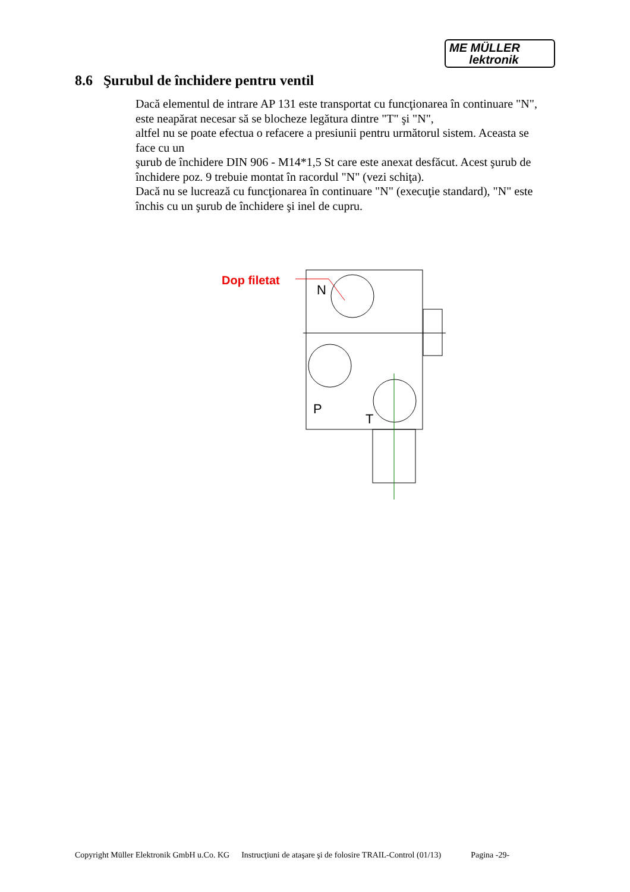ME MÜLLER
lektronik
8.6 Şurubul de închidere pentru ventil
Dacă elementul de intrare AP 131 este transportat cu funcţionarea în continuare "N",
este neapărat necesar să se blocheze legătura dintre "T" şi "N",
altfel nu se poate efectua o refacere a presiunii pentru următorul sistem. Aceasta se face cu un
şurub de închidere DIN 906 - M14*1,5 St care este anexat desfăcut. Acest şurub de închidere poz. 9 trebuie montat în racordul "N" (vezi schiţa).
Dacă nu se lucrează cu funcţionarea în continuare "N" (execuţie standard), "N" este închis cu un şurub de închidere şi inel de cupru.
Dop filetat
N
P
T
Copyright Müller Elektronik GmbH u.Co. KG Instrucţiuni de ataşare şi de folosire TRAIL-Control (01/13) Pagina -29-